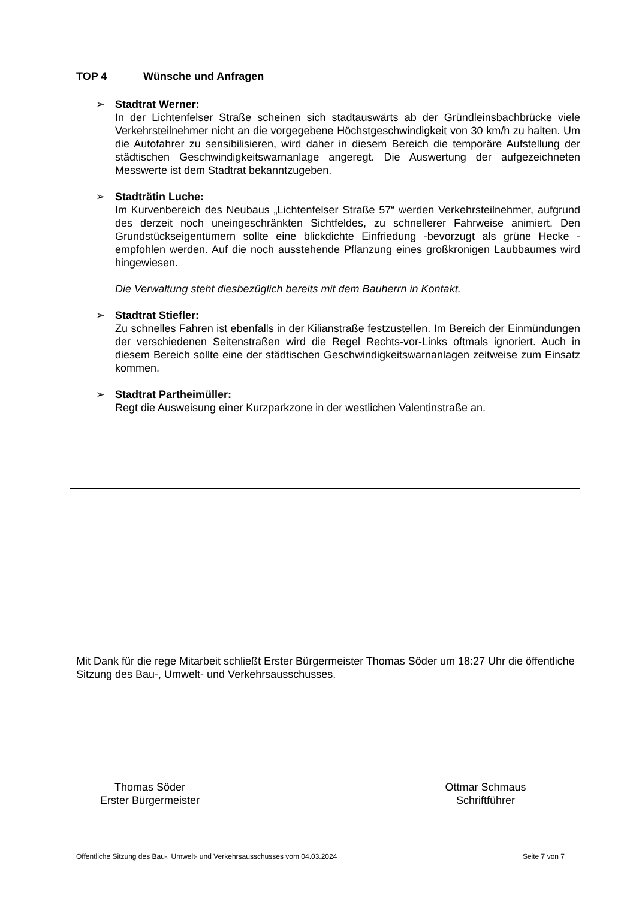TOP 4 Wünsche und Anfragen
➢ Stadtrat Werner:
In der Lichtenfelser Straße scheinen sich stadtauswärts ab der Gründleinsbachbrücke viele Verkehrsteilnehmer nicht an die vorgegebene Höchstgeschwindigkeit von 30 km/h zu halten. Um die Autofahrer zu sensibilisieren, wird daher in diesem Bereich die temporäre Aufstellung der städtischen Geschwindigkeitswarnanlage angeregt. Die Auswertung der aufgezeichneten Messwerte ist dem Stadtrat bekanntzugeben.
➢ Stadträtin Luche:
Im Kurvenbereich des Neubaus „Lichtenfelser Straße 57“ werden Verkehrsteilnehmer, aufgrund des derzeit noch uneingeschränkten Sichtfeldes, zu schnellerer Fahrweise animiert. Den Grundstückseigentümern sollte eine blickdichte Einfriedung -bevorzugt als grüne Hecke - empfohlen werden. Auf die noch ausstehende Pflanzung eines großkronigen Laubbaumes wird hingewiesen.
Die Verwaltung steht diesbezüglich bereits mit dem Bauherrn in Kontakt.
➢ Stadtrat Stiefler:
Zu schnelles Fahren ist ebenfalls in der Kilianstraße festzustellen. Im Bereich der Einmündungen der verschiedenen Seitenstraßen wird die Regel Rechts-vor-Links oftmals ignoriert. Auch in diesem Bereich sollte eine der städtischen Geschwindigkeitswarnanlagen zeitweise zum Einsatz kommen.
➢ Stadtrat Partheimüller:
Regt die Ausweisung einer Kurzparkzone in der westlichen Valentinstraße an.
Mit Dank für die rege Mitarbeit schließt Erster Bürgermeister Thomas Söder um 18:27 Uhr die öffentliche Sitzung des Bau-, Umwelt- und Verkehrsausschusses.
Thomas Söder
Erster Bürgermeister
Ottmar Schmaus
Schriftführer
Öffentliche Sitzung des Bau-, Umwelt- und Verkehrsausschusses vom 04.03.2024 Seite 7 von 7